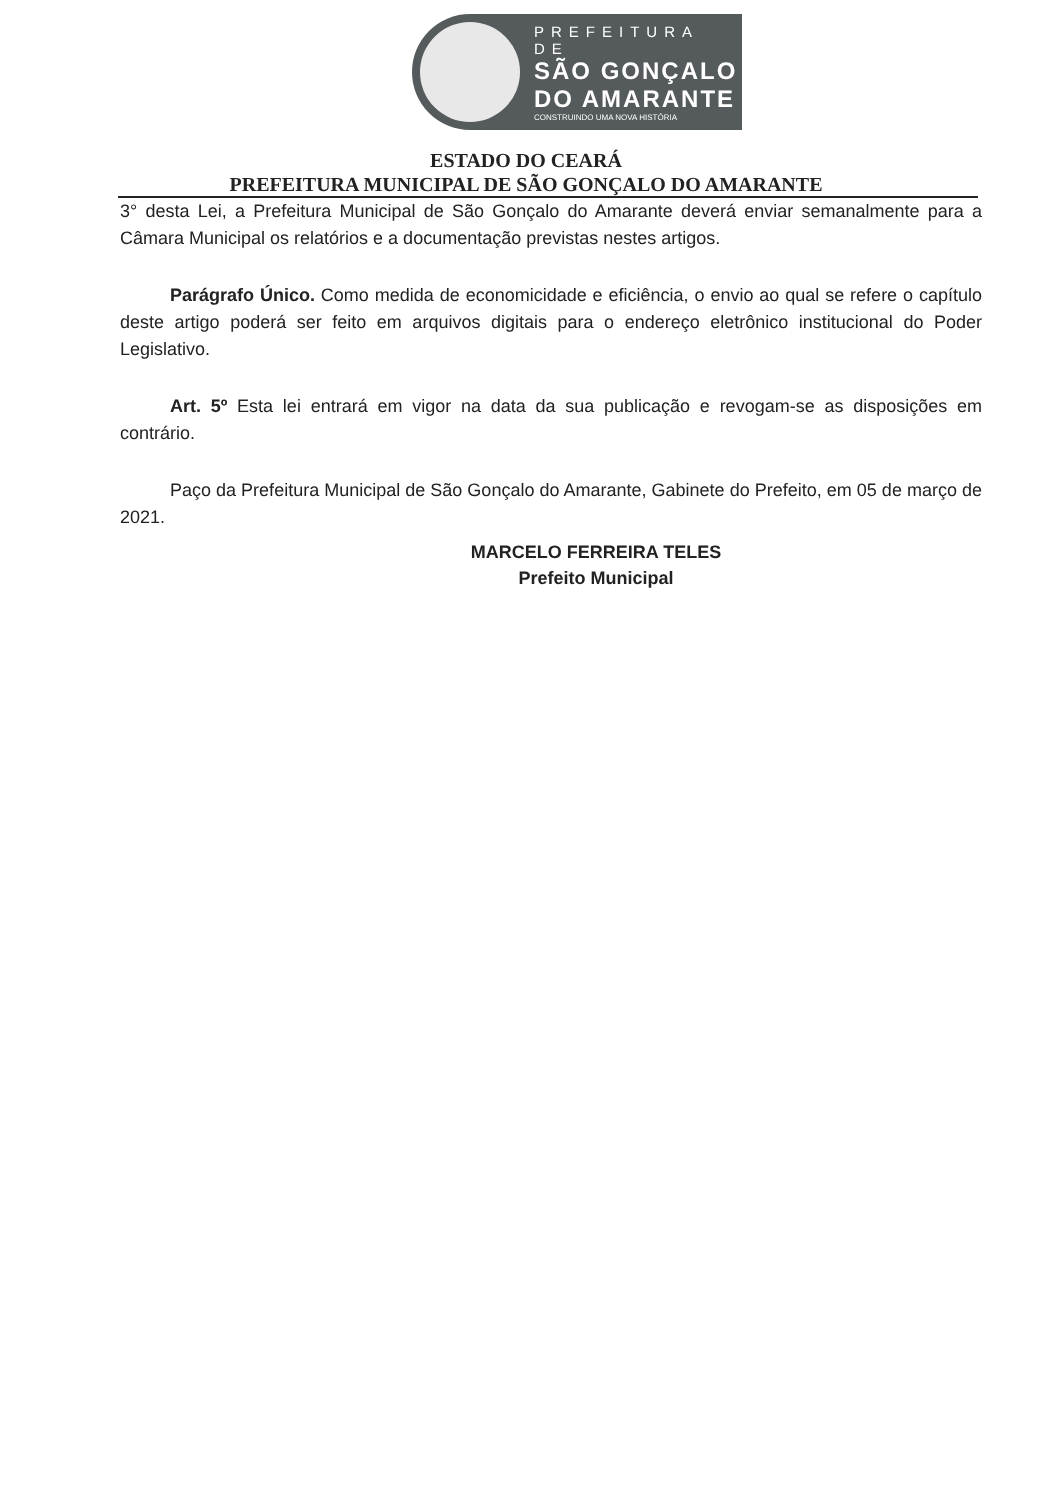PREFEITURA DE
SÃO GONÇALO
DO AMARANTE
CONSTRUINDO UMA NOVA HISTÓRIA
ESTADO DO CEARÁ
PREFEITURA MUNICIPAL DE SÃO GONÇALO DO AMARANTE
3° desta Lei, a Prefeitura Municipal de São Gonçalo do Amarante deverá enviar semanalmente para a Câmara Municipal os relatórios e a documentação previstas nestes artigos.
Parágrafo Único. Como medida de economicidade e eficiência, o envio ao qual se refere o capítulo deste artigo poderá ser feito em arquivos digitais para o endereço eletrônico institucional do Poder Legislativo.
Art. 5º Esta lei entrará em vigor na data da sua publicação e revogam-se as disposições em contrário.
Paço da Prefeitura Municipal de São Gonçalo do Amarante, Gabinete do Prefeito, em 05 de março de 2021.
MARCELO FERREIRA TELES
Prefeito Municipal